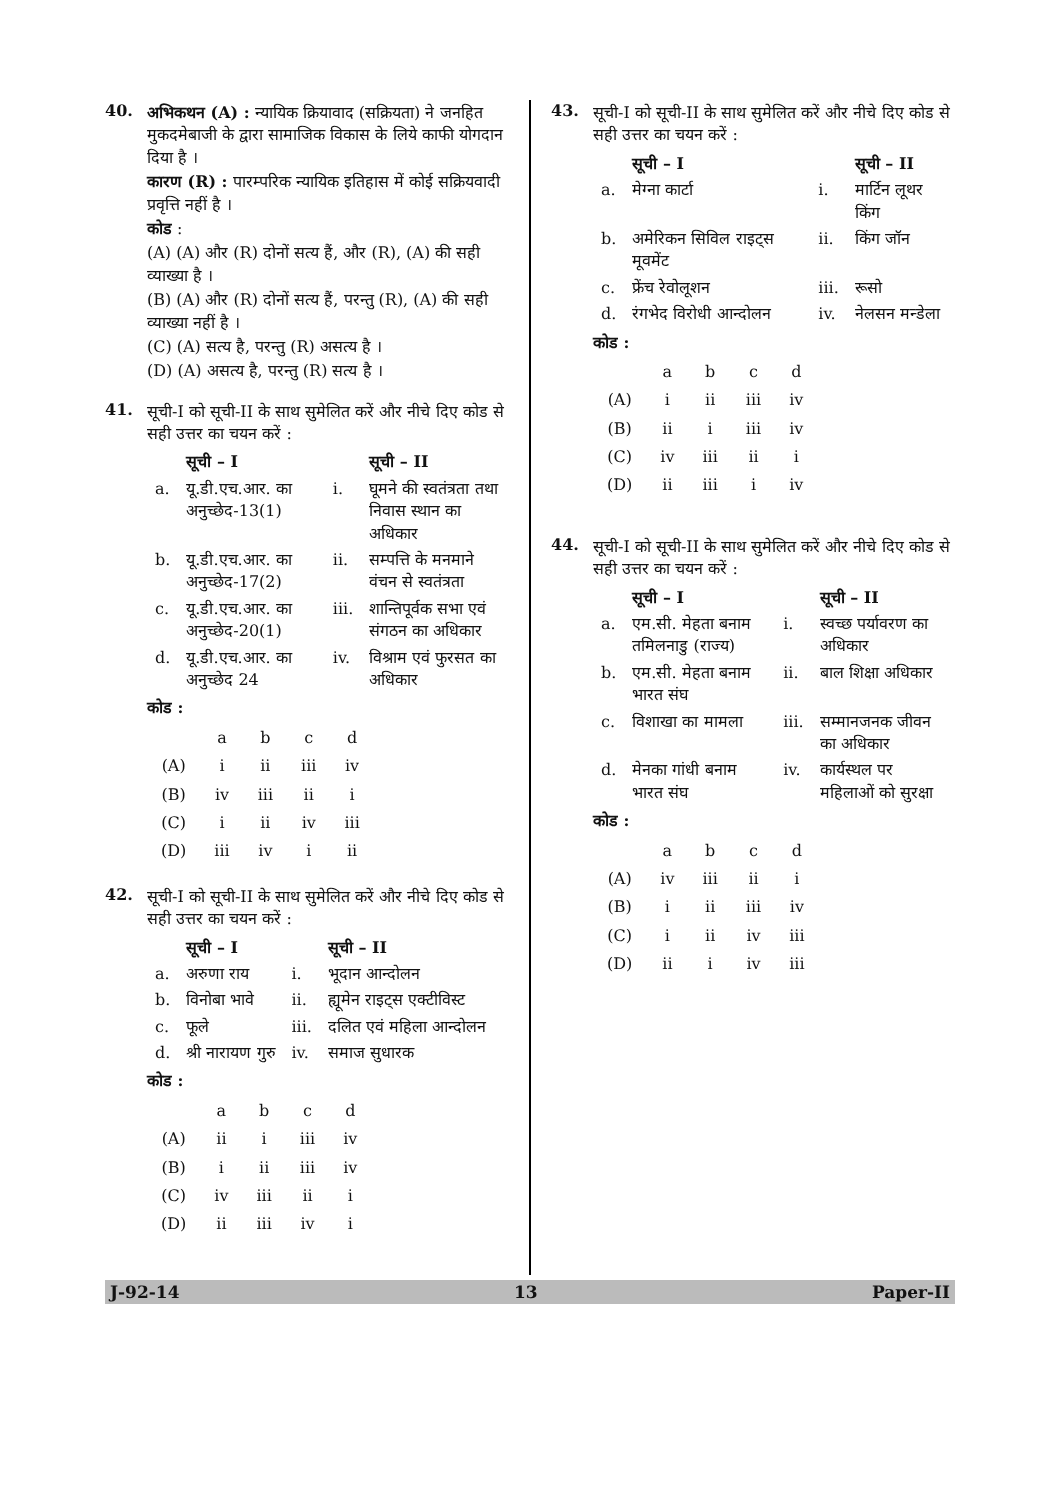40. अभिकथन (A) : न्यायिक क्रियावाद (सक्रियता) ने जनहित मुकदमेबाजी के द्वारा सामाजिक विकास के लिये काफी योगदान दिया है ।
कारण (R) : पारम्परिक न्यायिक इतिहास में कोई सक्रियवादी प्रवृत्ति नहीं है ।
कोड :
(A) (A) और (R) दोनों सत्य हैं, और (R), (A) की सही व्याख्या है ।
(B) (A) और (R) दोनों सत्य हैं, परन्तु (R), (A) की सही व्याख्या नहीं है ।
(C) (A) सत्य है, परन्तु (R) असत्य है ।
(D) (A) असत्य है, परन्तु (R) सत्य है ।
41. सूची-I को सूची-II के साथ सुमेलित करें और नीचे दिए कोड से सही उत्तर का चयन करें :
| | सूची – I | | सूची – II |
| --- | --- | --- | --- |
| a. | यू.डी.एच.आर. का अनुच्छेद-13(1) | i. | घूमने की स्वतंत्रता तथा निवास स्थान का अधिकार |
| b. | यू.डी.एच.आर. का अनुच्छेद-17(2) | ii. | सम्पत्ति के मनमाने वंचन से स्वतंत्रता |
| c. | यू.डी.एच.आर. का अनुच्छेद-20(1) | iii. | शान्तिपूर्वक सभा एवं संगठन का अधिकार |
| d. | यू.डी.एच.आर. का अनुच्छेद 24 | iv. | विश्राम एवं फुरसत का अधिकार |
कोड :
| | a | b | c | d |
| (A) | i | ii | iii | iv |
| (B) | iv | iii | ii | i |
| (C) | i | ii | iv | iii |
| (D) | iii | iv | i | ii |
42. सूची-I को सूची-II के साथ सुमेलित करें और नीचे दिए कोड से सही उत्तर का चयन करें :
| | सूची – I | | सूची – II |
| --- | --- | --- | --- |
| a. | अरुणा राय | i. | भूदान आन्दोलन |
| b. | विनोबा भावे | ii. | ह्यूमेन राइट्स एक्टीविस्ट |
| c. | फूले | iii. | दलित एवं महिला आन्दोलन |
| d. | श्री नारायण गुरु | iv. | समाज सुधारक |
कोड :
| | a | b | c | d |
| (A) | ii | i | iii | iv |
| (B) | i | ii | iii | iv |
| (C) | iv | iii | ii | i |
| (D) | ii | iii | iv | i |
43. सूची-I को सूची-II के साथ सुमेलित करें और नीचे दिए कोड से सही उत्तर का चयन करें :
| | सूची – I | | सूची – II |
| --- | --- | --- | --- |
| a. | मेग्ना कार्टा | i. | मार्टिन लूथर किंग |
| b. | अमेरिकन सिविल राइट्स मूवमेंट | ii. | किंग जॉन |
| c. | फ्रेंच रेवोलूशन | iii. | रूसो |
| d. | रंगभेद विरोधी आन्दोलन | iv. | नेलसन मन्डेला |
कोड :
| | a | b | c | d |
| (A) | i | ii | iii | iv |
| (B) | ii | i | iii | iv |
| (C) | iv | iii | ii | i |
| (D) | ii | iii | i | iv |
44. सूची-I को सूची-II के साथ सुमेलित करें और नीचे दिए कोड से सही उत्तर का चयन करें :
| | सूची – I | | सूची – II |
| --- | --- | --- | --- |
| a. | एम.सी. मेहता बनाम तमिलनाडु (राज्य) | i. | स्वच्छ पर्यावरण का अधिकार |
| b. | एम.सी. मेहता बनाम भारत संघ | ii. | बाल शिक्षा अधिकार |
| c. | विशाखा का मामला | iii. | सम्मानजनक जीवन का अधिकार |
| d. | मेनका गांधी बनाम भारत संघ | iv. | कार्यस्थल पर महिलाओं को सुरक्षा |
कोड :
| | a | b | c | d |
| (A) | iv | iii | ii | i |
| (B) | i | ii | iii | iv |
| (C) | i | ii | iv | iii |
| (D) | ii | i | iv | iii |
J-92-14 13 Paper-II